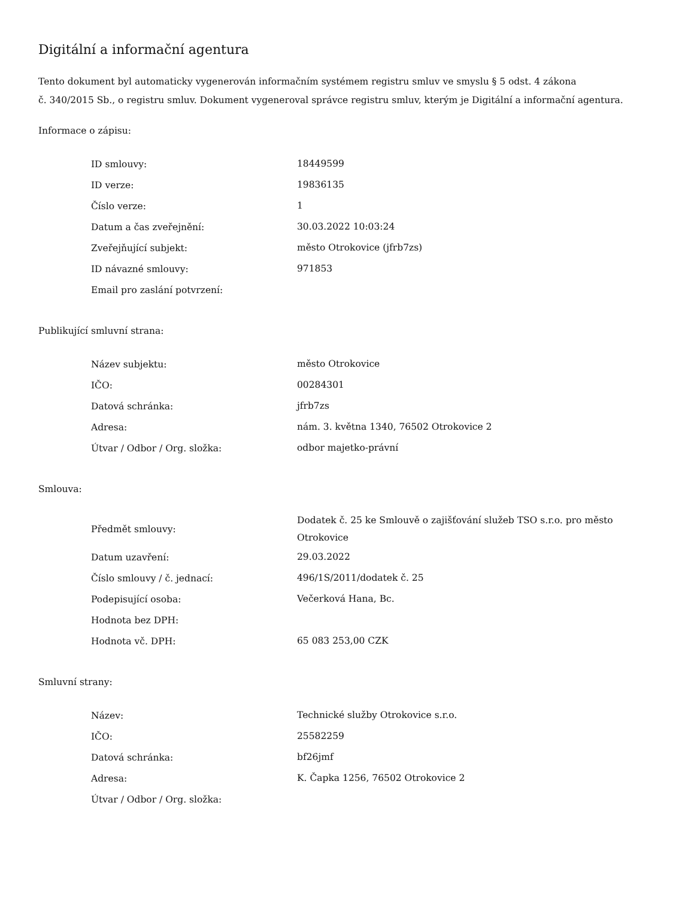Digitální a informační agentura
Tento dokument byl automaticky vygenerován informačním systémem registru smluv ve smyslu § 5 odst. 4 zákona
č. 340/2015 Sb., o registru smluv. Dokument vygeneroval správce registru smluv, kterým je Digitální a informační agentura.
Informace o zápisu:
| ID smlouvy: | 18449599 |
| ID verze: | 19836135 |
| Číslo verze: | 1 |
| Datum a čas zveřejnění: | 30.03.2022 10:03:24 |
| Zveřejňující subjekt: | město Otrokovice (jfrb7zs) |
| ID návazné smlouvy: | 971853 |
| Email pro zaslání potvrzení: | |
Publikující smluvní strana:
| Název subjektu: | město Otrokovice |
| IČO: | 00284301 |
| Datová schránka: | jfrb7zs |
| Adresa: | nám. 3. května 1340, 76502 Otrokovice 2 |
| Útvar / Odbor / Org. složka: | odbor majetko-právní |
Smlouva:
| Předmět smlouvy: | Dodatek č. 25 ke Smlouvě o zajišťování služeb TSO s.r.o. pro město Otrokovice |
| Datum uzavření: | 29.03.2022 |
| Číslo smlouvy / č. jednací: | 496/1S/2011/dodatek č. 25 |
| Podepisující osoba: | Večerková Hana, Bc. |
| Hodnota bez DPH: | |
| Hodnota vč. DPH: | 65 083 253,00 CZK |
Smluvní strany:
| Název: | Technické služby Otrokovice s.r.o. |
| IČO: | 25582259 |
| Datová schránka: | bf26jmf |
| Adresa: | K. Čapka 1256, 76502 Otrokovice 2 |
| Útvar / Odbor / Org. složka: | |